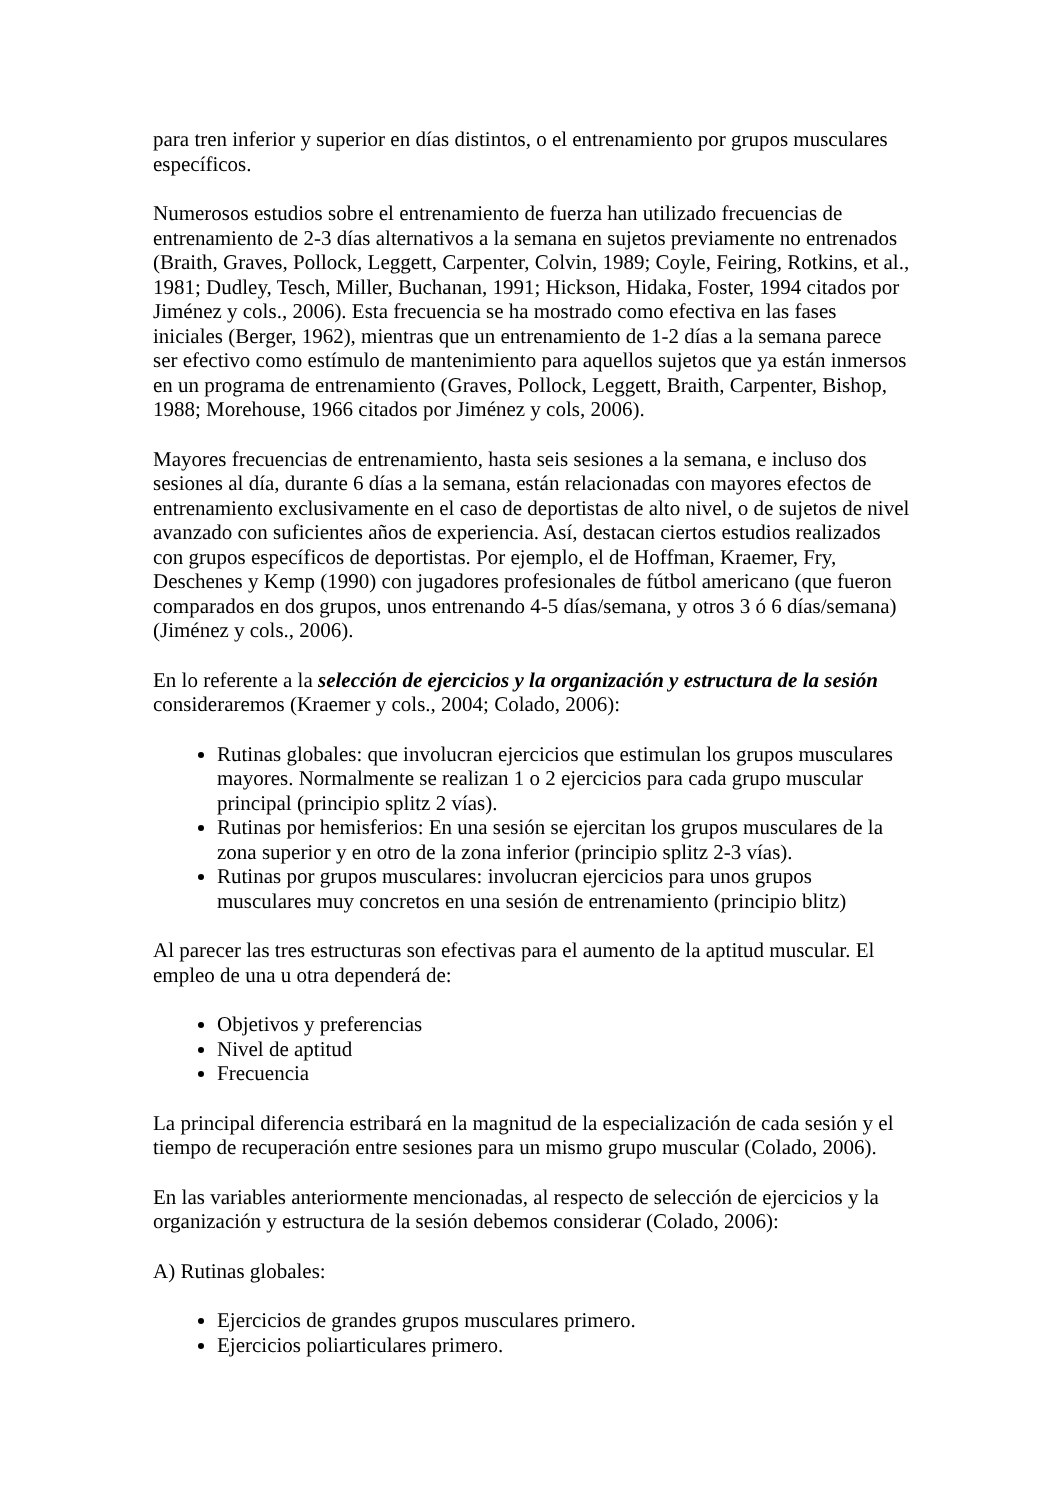para tren inferior y superior en días distintos, o el entrenamiento por grupos musculares específicos.
Numerosos estudios sobre el entrenamiento de fuerza han utilizado frecuencias de entrenamiento de 2-3 días alternativos a la semana en sujetos previamente no entrenados (Braith, Graves, Pollock, Leggett, Carpenter, Colvin, 1989; Coyle, Feiring, Rotkins, et al., 1981; Dudley, Tesch, Miller, Buchanan, 1991; Hickson, Hidaka, Foster, 1994 citados por Jiménez y cols., 2006). Esta frecuencia se ha mostrado como efectiva en las fases iniciales (Berger, 1962), mientras que un entrenamiento de 1-2 días a la semana parece ser efectivo como estímulo de mantenimiento para aquellos sujetos que ya están inmersos en un programa de entrenamiento (Graves, Pollock, Leggett, Braith, Carpenter, Bishop, 1988; Morehouse, 1966 citados por Jiménez y cols, 2006).
Mayores frecuencias de entrenamiento, hasta seis sesiones a la semana, e incluso dos sesiones al día, durante 6 días a la semana, están relacionadas con mayores efectos de entrenamiento exclusivamente en el caso de deportistas de alto nivel, o de sujetos de nivel avanzado con suficientes años de experiencia. Así, destacan ciertos estudios realizados con grupos específicos de deportistas. Por ejemplo, el de Hoffman, Kraemer, Fry, Deschenes y Kemp (1990) con jugadores profesionales de fútbol americano (que fueron comparados en dos grupos, unos entrenando 4-5 días/semana, y otros 3 ó 6 días/semana) (Jiménez y cols., 2006).
En lo referente a la selección de ejercicios y la organización y estructura de la sesión consideraremos (Kraemer y cols., 2004; Colado, 2006):
Rutinas globales: que involucran ejercicios que estimulan los grupos musculares mayores. Normalmente se realizan 1 o 2 ejercicios para cada grupo muscular principal (principio splitz 2 vías).
Rutinas por hemisferios: En una sesión se ejercitan los grupos musculares de la zona superior y en otro de la zona inferior (principio splitz 2-3 vías).
Rutinas por grupos musculares: involucran ejercicios para unos grupos musculares muy concretos en una sesión de entrenamiento (principio blitz)
Al parecer las tres estructuras son efectivas para el aumento de la aptitud muscular. El empleo de una u otra dependerá de:
Objetivos y preferencias
Nivel de aptitud
Frecuencia
La principal diferencia estribará en la magnitud de la especialización de cada sesión y el tiempo de recuperación entre sesiones para un mismo grupo muscular (Colado, 2006).
En las variables anteriormente mencionadas, al respecto de selección de ejercicios y la organización y estructura de la sesión debemos considerar (Colado, 2006):
A) Rutinas globales:
Ejercicios de grandes grupos musculares primero.
Ejercicios poliarticulares primero.